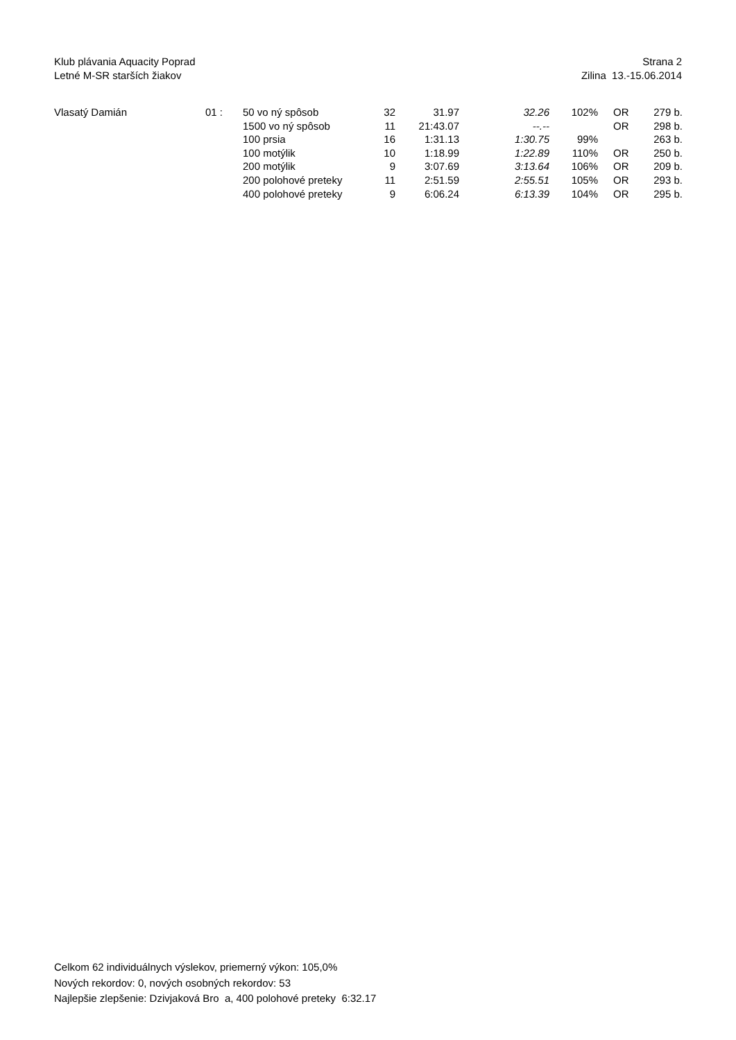Klub plávania Aquacity Poprad
Letné M-SR starších žiakov
Strana 2
Zilina 13.-15.06.2014
| Vlasatý Damián | 01 : | 50 vo ný spôsob | 32 | 31.97 | 32.26 | 102% | | OR | 279 b. |
| | | 1500 vo ný spôsob | 11 | 21:43.07 | --.-- | | | OR | 298 b. |
| | | 100 prsia | 16 | 1:31.13 | 1:30.75 | 99% | | | 263 b. |
| | | 100 motýlik | 10 | 1:18.99 | 1:22.89 | 110% | | OR | 250 b. |
| | | 200 motýlik | 9 | 3:07.69 | 3:13.64 | 106% | | OR | 209 b. |
| | | 200 polohové preteky | 11 | 2:51.59 | 2:55.51 | 105% | | OR | 293 b. |
| | | 400 polohové preteky | 9 | 6:06.24 | 6:13.39 | 104% | | OR | 295 b. |
Celkom 62 individuálnych výslekov, priemerný výkon: 105,0%
Nových rekordov: 0, nových osobných rekordov: 53
Najlepšie zlepšenie: Dzivjaková Bro a, 400 polohové preteky 6:32.17